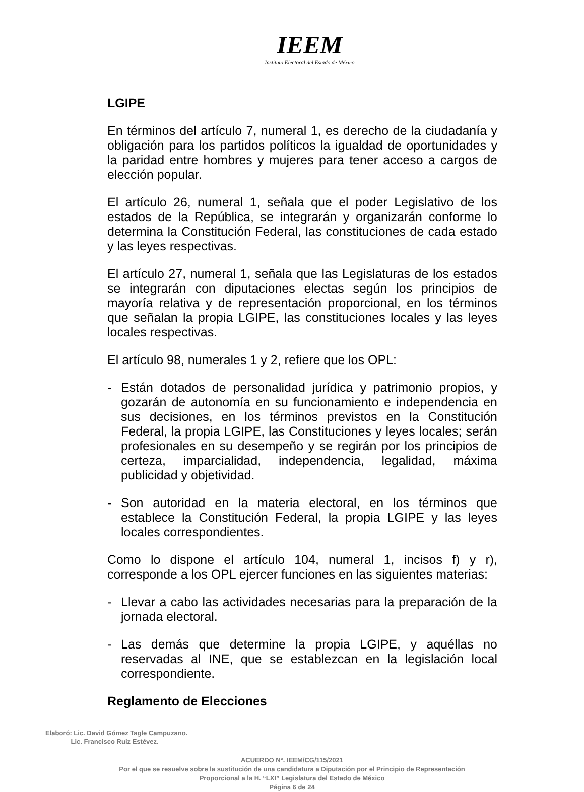IEEM
Instituto Electoral del Estado de México
LGIPE
En términos del artículo 7, numeral 1, es derecho de la ciudadanía y obligación para los partidos políticos la igualdad de oportunidades y la paridad entre hombres y mujeres para tener acceso a cargos de elección popular.
El artículo 26, numeral 1, señala que el poder Legislativo de los estados de la República, se integrarán y organizarán conforme lo determina la Constitución Federal, las constituciones de cada estado y las leyes respectivas.
El artículo 27, numeral 1, señala que las Legislaturas de los estados se integrarán con diputaciones electas según los principios de mayoría relativa y de representación proporcional, en los términos que señalan la propia LGIPE, las constituciones locales y las leyes locales respectivas.
El artículo 98, numerales 1 y 2, refiere que los OPL:
- Están dotados de personalidad jurídica y patrimonio propios, y gozarán de autonomía en su funcionamiento e independencia en sus decisiones, en los términos previstos en la Constitución Federal, la propia LGIPE, las Constituciones y leyes locales; serán profesionales en su desempeño y se regirán por los principios de certeza, imparcialidad, independencia, legalidad, máxima publicidad y objetividad.
- Son autoridad en la materia electoral, en los términos que establece la Constitución Federal, la propia LGIPE y las leyes locales correspondientes.
Como lo dispone el artículo 104, numeral 1, incisos f) y r), corresponde a los OPL ejercer funciones en las siguientes materias:
- Llevar a cabo las actividades necesarias para la preparación de la jornada electoral.
- Las demás que determine la propia LGIPE, y aquéllas no reservadas al INE, que se establezcan en la legislación local correspondiente.
Reglamento de Elecciones
Elaboró: Lic. David Gómez Tagle Campuzano.
Lic. Francisco Ruiz Estévez.
ACUERDO N°. IEEM/CG/115/2021
Por el que se resuelve sobre la sustitución de una candidatura a Diputación por el Principio de Representación
Proporcional a la H. “LXI” Legislatura del Estado de México
Página 6 de 24